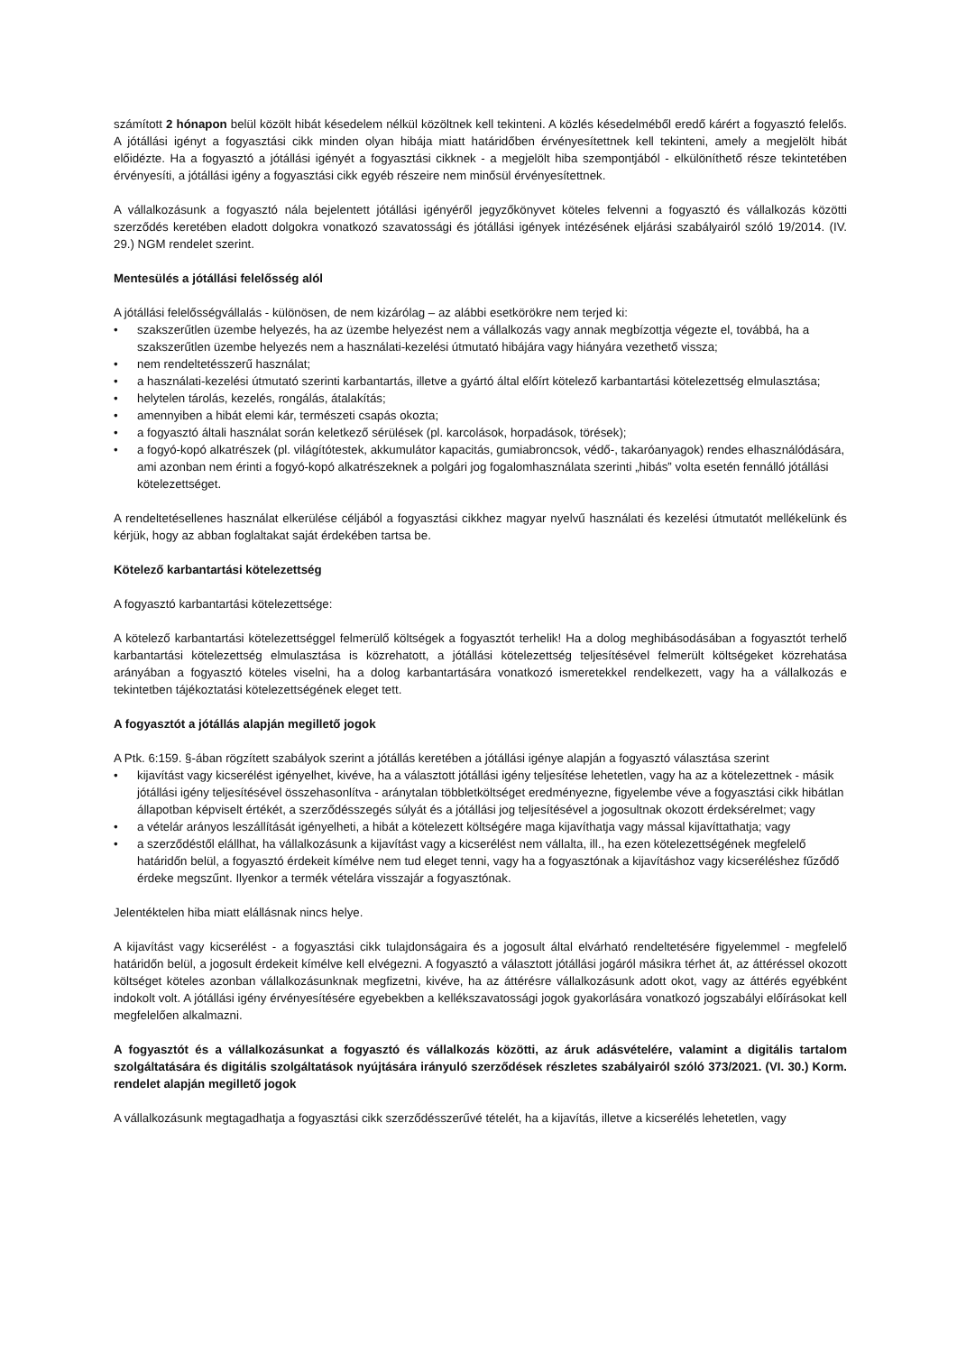számított 2 hónapon belül közölt hibát késedelem nélkül közöltnek kell tekinteni. A közlés késedelméből eredő kárért a fogyasztó felelős. A jótállási igényt a fogyasztási cikk minden olyan hibája miatt határidőben érvényesítettnek kell tekinteni, amely a megjelölt hibát előidézte. Ha a fogyasztó a jótállási igényét a fogyasztási cikknek - a megjelölt hiba szempontjából - elkülöníthető része tekintetében érvényesíti, a jótállási igény a fogyasztási cikk egyéb részeire nem minősül érvényesítettnek.
A vállalkozásunk a fogyasztó nála bejelentett jótállási igényéről jegyzőkönyvet köteles felvenni a fogyasztó és vállalkozás közötti szerződés keretében eladott dolgokra vonatkozó szavatossági és jótállási igények intézésének eljárási szabályairól szóló 19/2014. (IV. 29.) NGM rendelet szerint.
Mentesülés a jótállási felelősség alól
A jótállási felelősségvállalás - különösen, de nem kizárólag – az alábbi esetkörökre nem terjed ki:
• szakszerűtlen üzembe helyezés, ha az üzembe helyezést nem a vállalkozás vagy annak megbízottja végezte el, továbbá, ha a szakszerűtlen üzembe helyezés nem a használati-kezelési útmutató hibájára vagy hiányára vezethető vissza;
• nem rendeltetésszerű használat;
• a használati-kezelési útmutató szerinti karbantartás, illetve a gyártó által előírt kötelező karbantartási kötelezettség elmulasztása;
• helytelen tárolás, kezelés, rongálás, átalakítás;
• amennyiben a hibát elemi kár, természeti csapás okozta;
• a fogyasztó általi használat során keletkező sérülések (pl. karcolások, horpadások, törések);
• a fogyó-kopó alkatrészek (pl. világítótestek, akkumulátor kapacitás, gumiabroncsok, védő-, takaróanyagok) rendes elhasználódására, ami azonban nem érinti a fogyó-kopó alkatrészeknek a polgári jog fogalomhasználata szerinti „hibás” volta esetén fennálló jótállási kötelezettséget.
A rendeltetésellenes használat elkerülése céljából a fogyasztási cikkhez magyar nyelvű használati és kezelési útmutatót mellékelünk és kérjük, hogy az abban foglaltakat saját érdekében tartsa be.
Kötelező karbantartási kötelezettség
A fogyasztó karbantartási kötelezettsége:
A kötelező karbantartási kötelezettséggel felmerülő költségek a fogyasztót terhelik! Ha a dolog meghibásodásában a fogyasztót terhelő karbantartási kötelezettség elmulasztása is közrehatott, a jótállási kötelezettség teljesítésével felmerült költségeket közrehatása arányában a fogyasztó köteles viselni, ha a dolog karbantartására vonatkozó ismeretekkel rendelkezett, vagy ha a vállalkozás e tekintetben tájékoztatási kötelezettségének eleget tett.
A fogyasztót a jótállás alapján megillető jogok
A Ptk. 6:159. §-ában rögzített szabályok szerint a jótállás keretében a jótállási igénye alapján a fogyasztó választása szerint
• kijavítást vagy kicserélést igényelhet, kivéve, ha a választott jótállási igény teljesítése lehetetlen, vagy ha az a kötelezettnek - másik jótállási igény teljesítésével összehasonlítva - aránytalan többletköltséget eredményezne, figyelembe véve a fogyasztási cikk hibátlan állapotban képviselt értékét, a szerződésszegés súlyát és a jótállási jog teljesítésével a jogosultnak okozott érdeksérelmet; vagy
• a vételár arányos leszállítását igényelheti, a hibát a kötelezett költségére maga kijavíthatja vagy mással kijavíttathatja; vagy
• a szerződéstől elállhat, ha vállalkozásunk a kijavítást vagy a kicserélést nem vállalta, ill., ha ezen kötelezettségének megfelelő határidőn belül, a fogyasztó érdekeit kímélve nem tud eleget tenni, vagy ha a fogyasztónak a kijavításhoz vagy kicseréléshez fűződő érdeke megszűnt. Ilyenkor a termék vételára visszajár a fogyasztónak.
Jelentéktelen hiba miatt elállásnak nincs helye.
A kijavítást vagy kicserélést - a fogyasztási cikk tulajdonságaira és a jogosult által elvárható rendeltetésére figyelemmel - megfelelő határidőn belül, a jogosult érdekeit kímélve kell elvégezni. A fogyasztó a választott jótállási jogáról másikra térhet át, az áttéréssel okozott költséget köteles azonban vállalkozásunknak megfizetni, kivéve, ha az áttérésre vállalkozásunk adott okot, vagy az áttérés egyébként indokolt volt. A jótállási igény érvényesítésére egyebekben a kellékszavatossági jogok gyakorlására vonatkozó jogszabályi előírásokat kell megfelelően alkalmazni.
A fogyasztót és a vállalkozásunkat a fogyasztó és vállalkozás közötti, az áruk adásvételére, valamint a digitális tartalom szolgáltatására és digitális szolgáltatások nyújtására irányuló szerződések részletes szabályairól szóló 373/2021. (VI. 30.) Korm. rendelet alapján megillető jogok
A vállalkozásunk megtagadhatja a fogyasztási cikk szerződésszerűvé tételét, ha a kijavítás, illetve a kicserélés lehetetlen, vagy